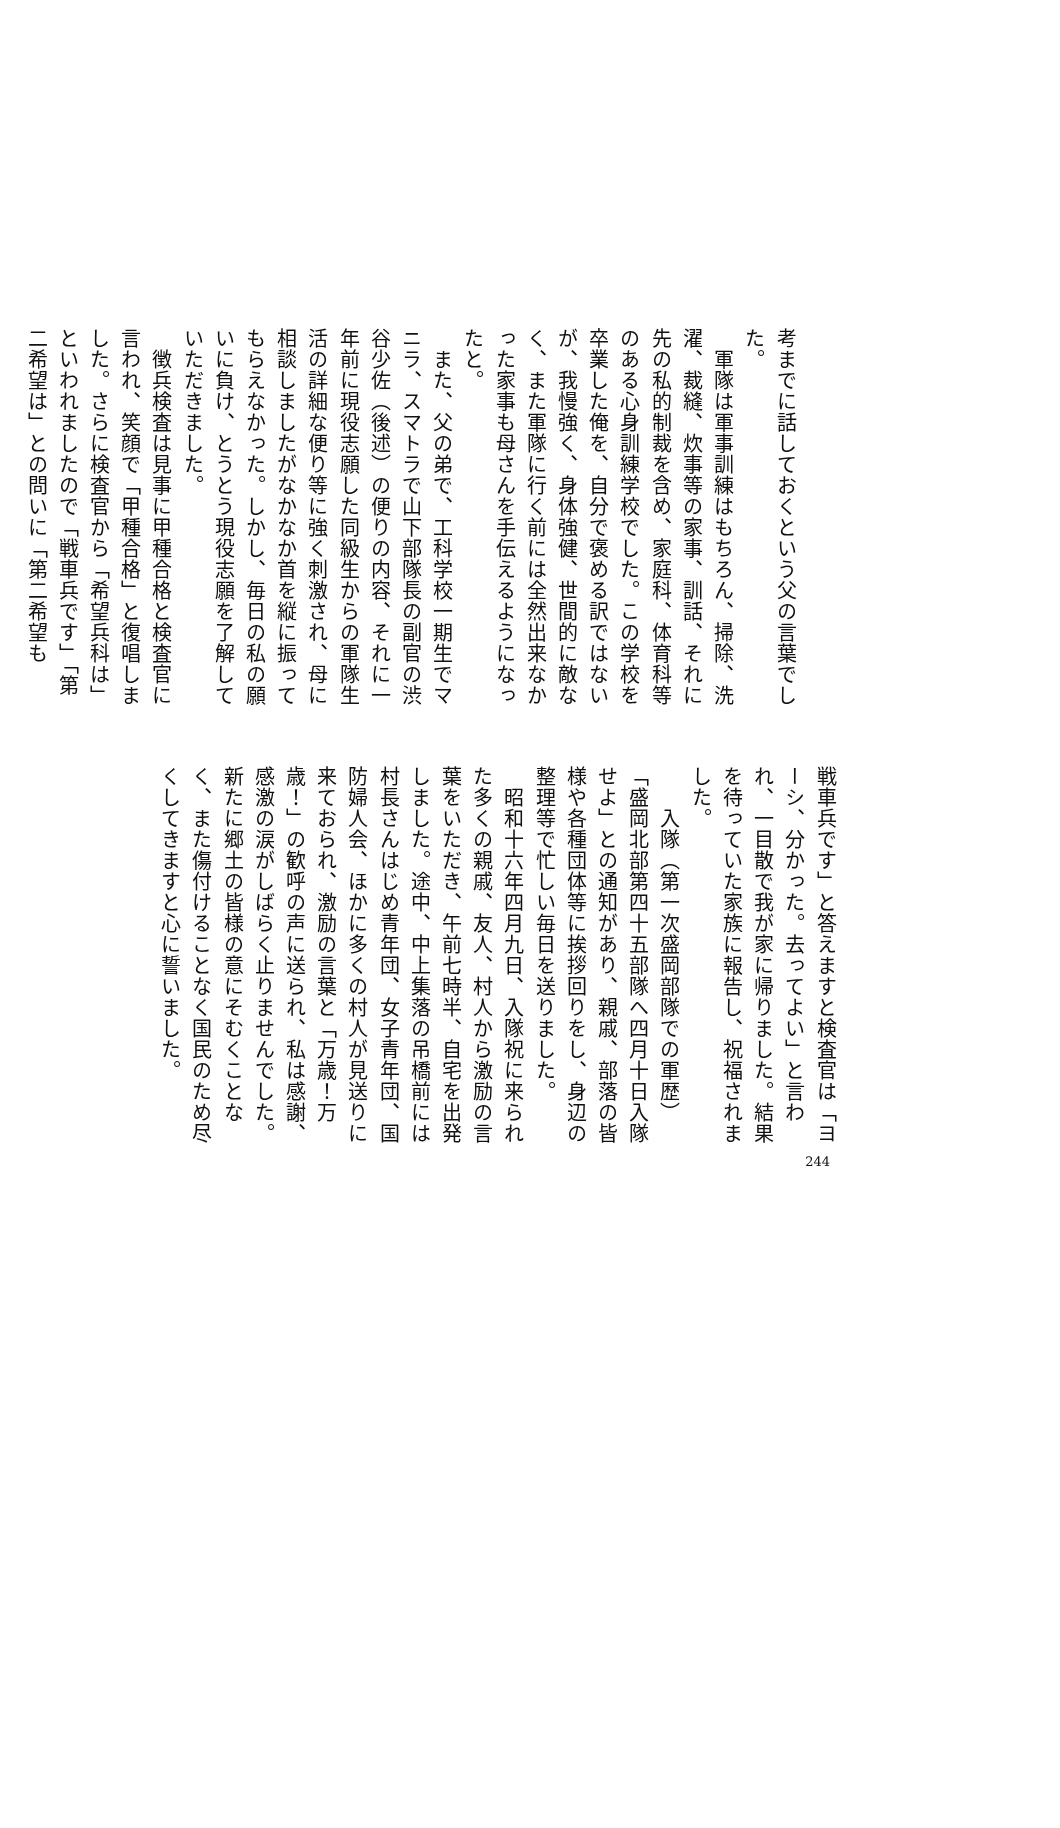考までに話しておくという父の言葉でした。
　軍隊は軍事訓練はもちろん、掃除、洗濯、裁縫、炊事等の家事、訓話、それに先の私的制裁を含め、家庭科、体育科等のある心身訓練学校でした。この学校を卒業した俺を、自分で褒める訳ではないが、我慢強く、身体強健、世間的に敵なく、また軍隊に行く前には全然出来なかった家事も母さんを手伝えるようになったと。
　また、父の弟で、工科学校一期生でマニラ、スマトラで山下部隊長の副官の渋谷少佐（後述）の便りの内容、それに一年前に現役志願した同級生からの軍隊生活の詳細な便り等に強く刺激され、母に相談しましたがなかなか首を縦に振ってもらえなかった。しかし、毎日の私の願いに負け、とうとう現役志願を了解していただきました。
　徴兵検査は見事に甲種合格と検査官に言われ、笑顔で「甲種合格」と復唱しました。さらに検査官から「希望兵科は」といわれましたので「戦車兵です」「第二希望は」との問いに「第二希望も
戦車兵です」と答えますと検査官は「ヨーシ、分かった。去ってよい」と言われ、一目散で我が家に帰りました。結果を待っていた家族に報告し、祝福されました。
　　入隊（第一次盛岡部隊での軍歴）
「盛岡北部第四十五部隊へ四月十日入隊せよ」との通知があり、親戚、部落の皆様や各種団体等に挨拶回りをし、身辺の整理等で忙しい毎日を送りました。
　昭和十六年四月九日、入隊祝に来られた多くの親戚、友人、村人から激励の言葉をいただき、午前七時半、自宅を出発しました。途中、中上集落の吊橋前には村長さんはじめ青年団、女子青年団、国防婦人会、ほかに多くの村人が見送りに来ておられ、激励の言葉と「万歳！万歳！」の歓呼の声に送られ、私は感謝、感激の涙がしばらく止りませんでした。新たに郷土の皆様の意にそむくことなく、また傷付けることなく国民のため尽くしてきますと心に誓いました。
244